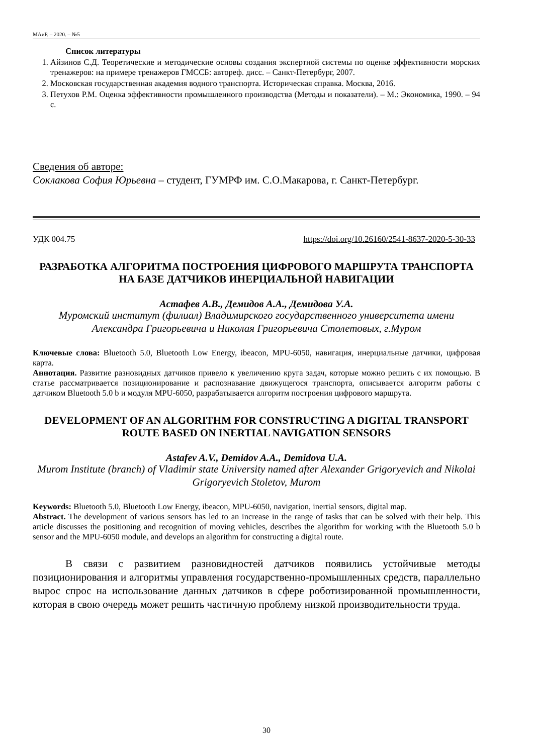МАиР. – 2020. – №5
Список литературы
1. Айзинов С.Д. Теоретические и методические основы создания экспертной системы по оценке эффективности морских тренажеров: на примере тренажеров ГМССБ: автореф. дисс. – Санкт-Петербург, 2007.
2. Московская государственная академия водного транспорта. Историческая справка. Москва, 2016.
3. Петухов Р.М. Оценка эффективности промышленного производства (Методы и показатели). – М.: Экономика, 1990. – 94 с.
Сведения об авторе:
Соклакова София Юрьевна – студент, ГУМРФ им. С.О.Макарова, г. Санкт-Петербург.
УДК 004.75 https://doi.org/10.26160/2541-8637-2020-5-30-33
РАЗРАБОТКА АЛГОРИТМА ПОСТРОЕНИЯ ЦИФРОВОГО МАРШРУТА ТРАНСПОРТА НА БАЗЕ ДАТЧИКОВ ИНЕРЦИАЛЬНОЙ НАВИГАЦИИ
Астафев А.В., Демидов А.А., Демидова У.А.
Муромский институт (филиал) Владимирского государственного университета имени Александра Григорьевича и Николая Григорьевича Столетовых, г.Муром
Ключевые слова: Bluetooth 5.0, Bluetooth Low Energy, ibeacon, MPU-6050, навигация, инерциальные датчики, цифровая карта.
Аннотация. Развитие разновидных датчиков привело к увеличению круга задач, которые можно решить с их помощью. В статье рассматривается позиционирование и распознавание движущегося транспорта, описывается алгоритм работы с датчиком Bluetooth 5.0 b и модуля MPU-6050, разрабатывается алгоритм построения цифрового маршрута.
DEVELOPMENT OF AN ALGORITHM FOR CONSTRUCTING A DIGITAL TRANSPORT ROUTE BASED ON INERTIAL NAVIGATION SENSORS
Astafev A.V., Demidov A.A., Demidova U.A.
Murom Institute (branch) of Vladimir state University named after Alexander Grigoryevich and Nikolai Grigoryevich Stoletov, Murom
Keywords: Bluetooth 5.0, Bluetooth Low Energy, ibeacon, MPU-6050, navigation, inertial sensors, digital map.
Abstract. The development of various sensors has led to an increase in the range of tasks that can be solved with their help. This article discusses the positioning and recognition of moving vehicles, describes the algorithm for working with the Bluetooth 5.0 b sensor and the MPU-6050 module, and develops an algorithm for constructing a digital route.
В связи с развитием разновидностей датчиков появились устойчивые методы позиционирования и алгоритмы управления государственно-промышленных средств, параллельно вырос спрос на использование данных датчиков в сфере роботизированной промышленности, которая в свою очередь может решить частичную проблему низкой производительности труда.
30